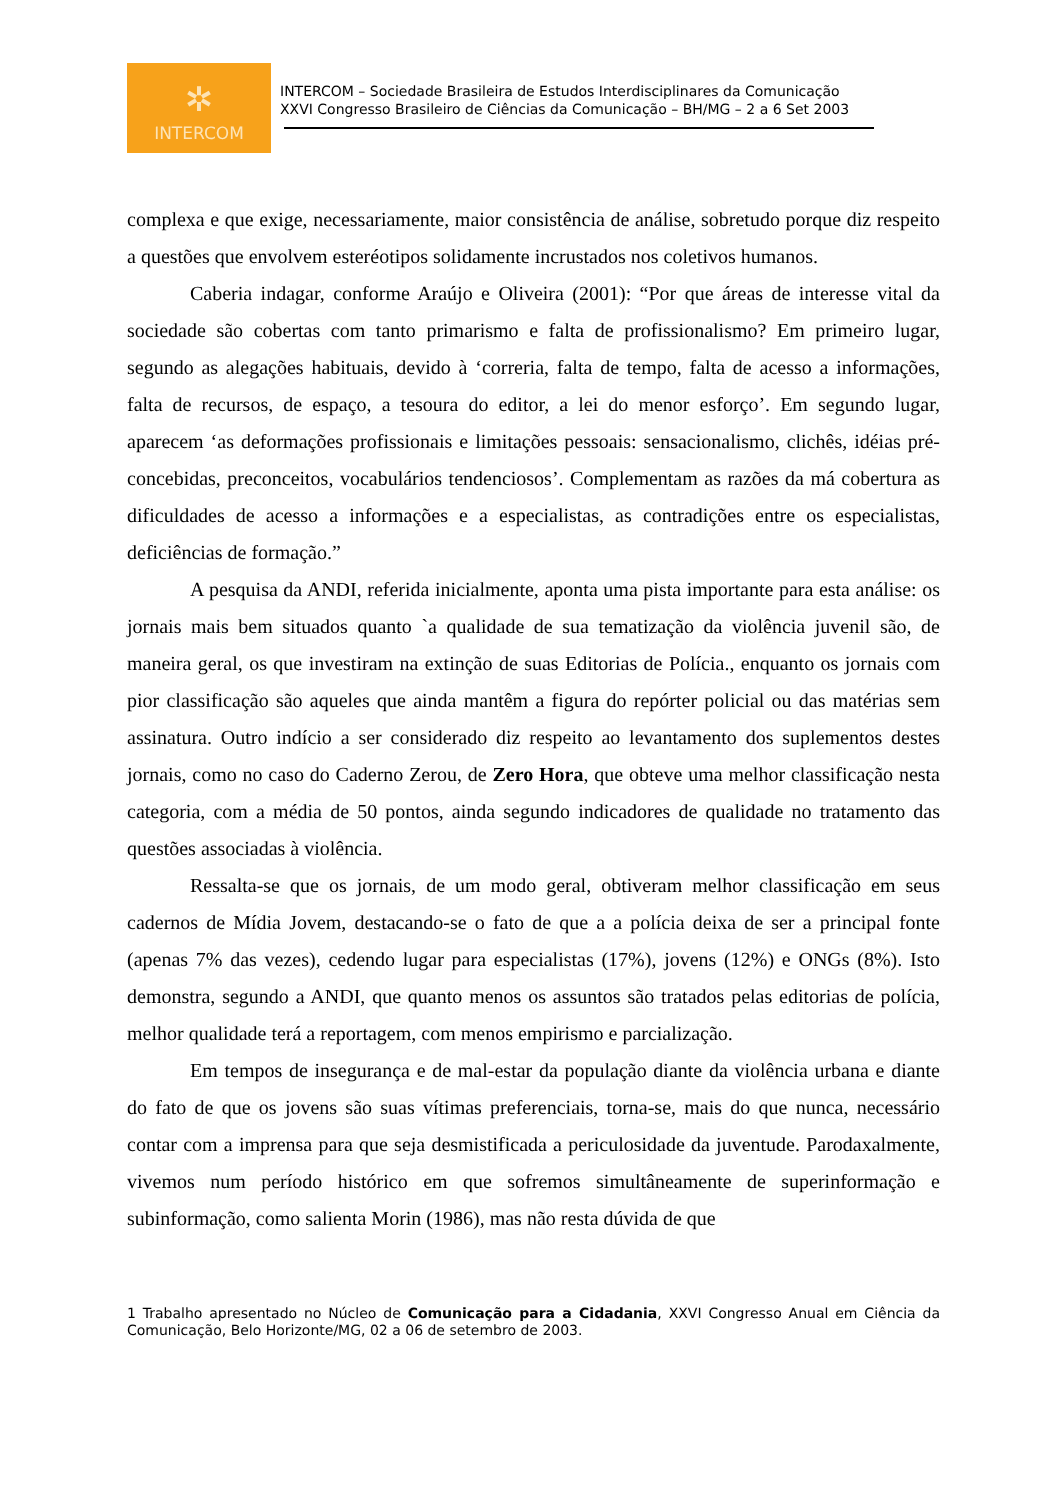✲
INTERCOM
INTERCOM – Sociedade Brasileira de Estudos Interdisciplinares da Comunicação
XXVI Congresso Brasileiro de Ciências da Comunicação – BH/MG – 2 a 6 Set 2003
complexa e que exige, necessariamente, maior consistência de análise, sobretudo porque diz respeito a questões que envolvem esteréotipos solidamente incrustados nos coletivos humanos.
Caberia indagar, conforme Araújo e Oliveira (2001): “Por que áreas de interesse vital da sociedade são cobertas com tanto primarismo e falta de profissionalismo? Em primeiro lugar, segundo as alegações habituais, devido à ‘correria, falta de tempo, falta de acesso a informações, falta de recursos, de espaço, a tesoura do editor, a lei do menor esforço’. Em segundo lugar, aparecem ‘as deformações profissionais e limitações pessoais: sensacionalismo, clichês, idéias pré-concebidas, preconceitos, vocabulários tendenciosos’. Complementam as razões da má cobertura as dificuldades de acesso a informações e a especialistas, as contradições entre os especialistas, deficiências de formação.”
A pesquisa da ANDI, referida inicialmente, aponta uma pista importante para esta análise: os jornais mais bem situados quanto `a qualidade de sua tematização da violência juvenil são, de maneira geral, os que investiram na extinção de suas Editorias de Polícia., enquanto os jornais com pior classificação são aqueles que ainda mantêm a figura do repórter policial ou das matérias sem assinatura. Outro indício a ser considerado diz respeito ao levantamento dos suplementos destes jornais, como no caso do Caderno Zerou, de Zero Hora, que obteve uma melhor classificação nesta categoria, com a média de 50 pontos, ainda segundo indicadores de qualidade no tratamento das questões associadas à violência.
Ressalta-se que os jornais, de um modo geral, obtiveram melhor classificação em seus cadernos de Mídia Jovem, destacando-se o fato de que a a polícia deixa de ser a principal fonte (apenas 7% das vezes), cedendo lugar para especialistas (17%), jovens (12%) e ONGs (8%). Isto demonstra, segundo a ANDI, que quanto menos os assuntos são tratados pelas editorias de polícia, melhor qualidade terá a reportagem, com menos empirismo e parcialização.
Em tempos de insegurança e de mal-estar da população diante da violência urbana e diante do fato de que os jovens são suas vítimas preferenciais, torna-se, mais do que nunca, necessário contar com a imprensa para que seja desmistificada a periculosidade da juventude. Parodaxalmente, vivemos num período histórico em que sofremos simultâneamente de superinformação e subinformação, como salienta Morin (1986), mas não resta dúvida de que
1 Trabalho apresentado no Núcleo de Comunicação para a Cidadania, XXVI Congresso Anual em Ciência da Comunicação, Belo Horizonte/MG, 02 a 06 de setembro de 2003.